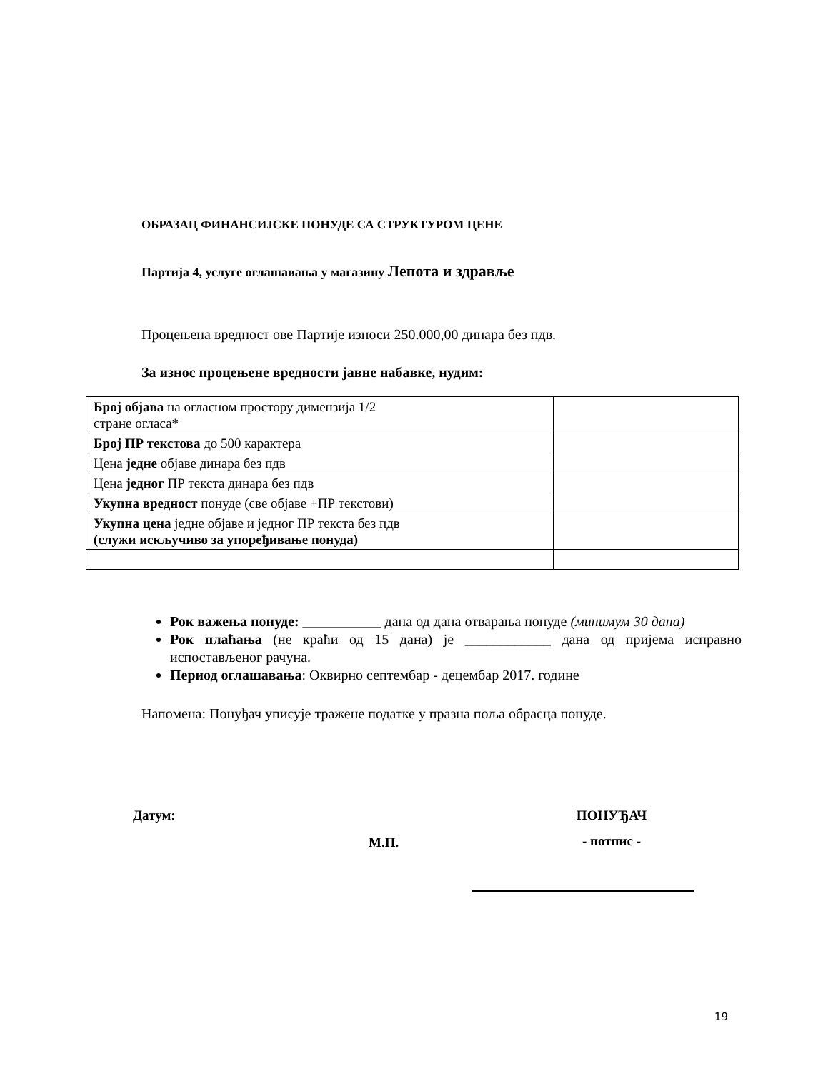ОБРАЗАЦ ФИНАНСИЈСКЕ ПОНУДЕ СА СТРУКТУРОМ ЦЕНЕ
Партија 4, услуге оглашавања у магазину Лепота и здравље
Процењена вредност ове Партије износи 250.000,00 динара без пдв.
За износ процењене вредности јавне набавке, нудим:
| Број објава на огласном простору димензија 1/2 стране огласа* | |
| Број ПР текстова до 500 карактера | |
| Цена једне објаве динара без пдв | |
| Цена једног ПР текста динара без пдв | |
| Укупна вредност понуде (све објаве +ПР текстови) | |
| Укупна цена једне објаве и једног ПР текста без пдв (служи искључиво за упоређивање понуда) | |
Рок важења понуде: ___________ дана од дана отварања понуде (минимум 30 дана)
Рок плаћања (не краћи од 15 дана) је ____________ дана од пријема исправно испостављеног рачуна.
Период оглашавања: Оквирно септембар - децембар 2017. године
Напомена: Понуђач уписује тражене податке у празна поља обрасца понуде.
Датум:
М.П.
ПОНУЂАЧ
- потпис -
19